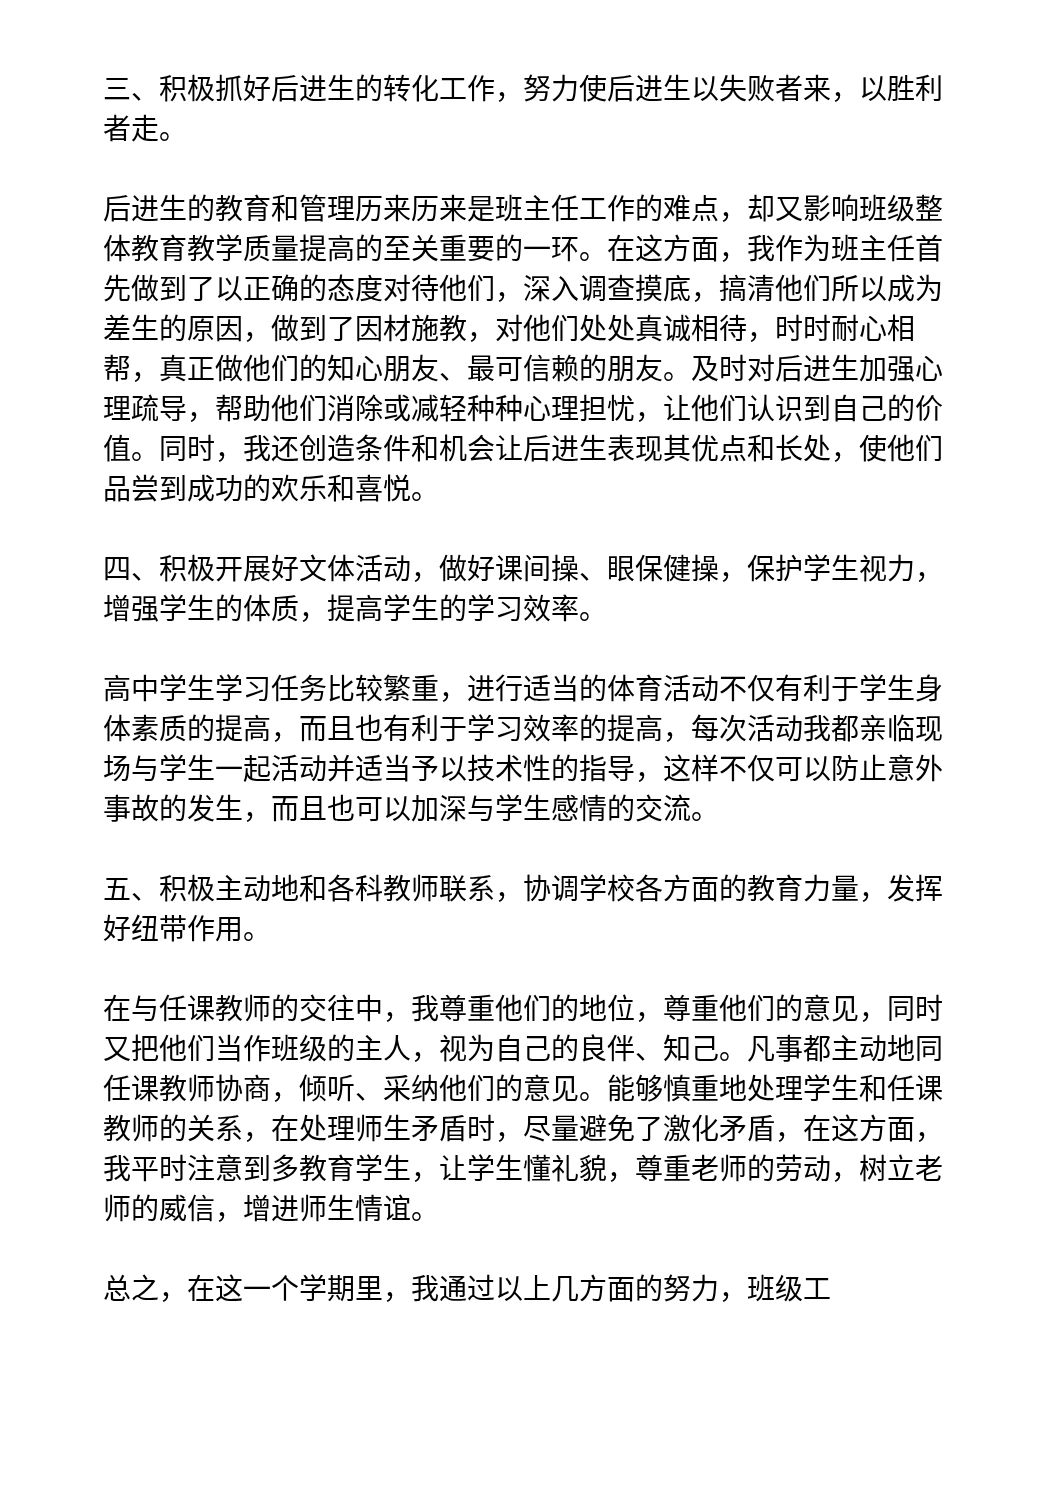三、积极抓好后进生的转化工作，努力使后进生以失败者来，以胜利者走。
后进生的教育和管理历来历来是班主任工作的难点，却又影响班级整体教育教学质量提高的至关重要的一环。在这方面，我作为班主任首先做到了以正确的态度对待他们，深入调查摸底，搞清他们所以成为差生的原因，做到了因材施教，对他们处处真诚相待，时时耐心相帮，真正做他们的知心朋友、最可信赖的朋友。及时对后进生加强心理疏导，帮助他们消除或减轻种种心理担忧，让他们认识到自己的价值。同时，我还创造条件和机会让后进生表现其优点和长处，使他们品尝到成功的欢乐和喜悦。
四、积极开展好文体活动，做好课间操、眼保健操，保护学生视力，增强学生的体质，提高学生的学习效率。
高中学生学习任务比较繁重，进行适当的体育活动不仅有利于学生身体素质的提高，而且也有利于学习效率的提高，每次活动我都亲临现场与学生一起活动并适当予以技术性的指导，这样不仅可以防止意外事故的发生，而且也可以加深与学生感情的交流。
五、积极主动地和各科教师联系，协调学校各方面的教育力量，发挥好纽带作用。
在与任课教师的交往中，我尊重他们的地位，尊重他们的意见，同时又把他们当作班级的主人，视为自己的良伴、知己。凡事都主动地同任课教师协商，倾听、采纳他们的意见。能够慎重地处理学生和任课教师的关系，在处理师生矛盾时，尽量避免了激化矛盾，在这方面，我平时注意到多教育学生，让学生懂礼貌，尊重老师的劳动，树立老师的威信，增进师生情谊。
总之，在这一个学期里，我通过以上几方面的努力，班级工